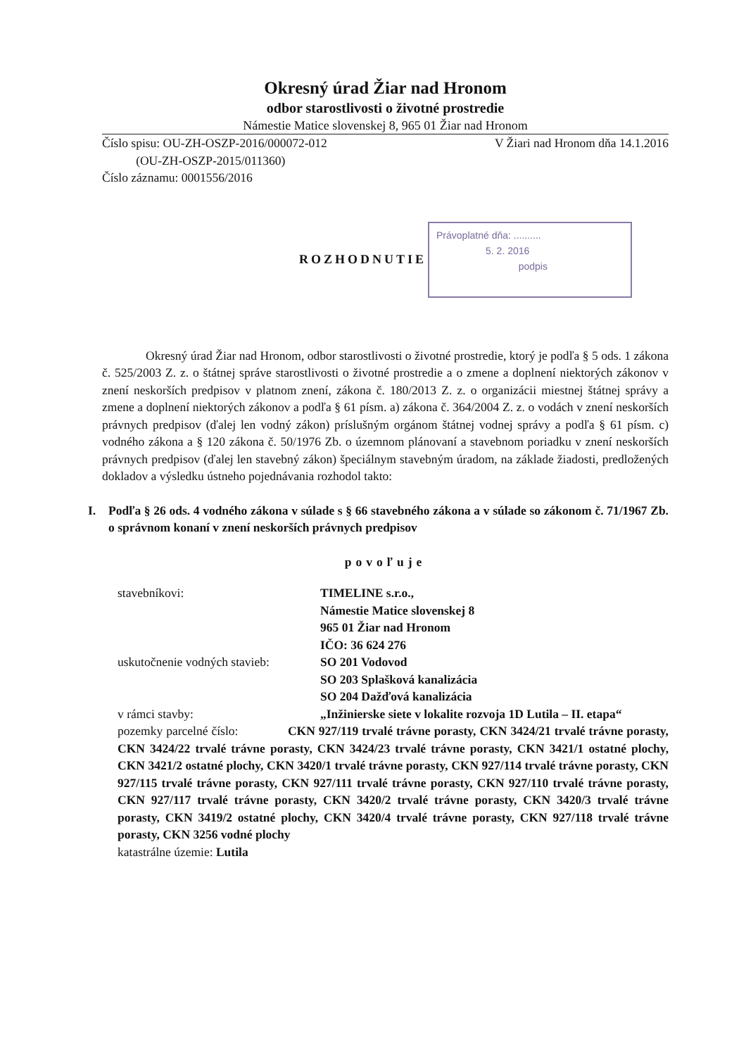Okresný úrad Žiar nad Hronom
odbor starostlivosti o životné prostredie
Námestie Matice slovenskej 8, 965 01 Žiar nad Hronom
Číslo spisu: OU-ZH-OSZP-2016/000072-012
(OU-ZH-OSZP-2015/011360)
Číslo záznamu: 0001556/2016
V Žiari nad Hronom dňa 14.1.2016
ROZHODNUTIE
Právoplatné dňa: ..........
5. 2. 2016
podpis
Okresný úrad Žiar nad Hronom, odbor starostlivosti o životné prostredie, ktorý je podľa § 5 ods. 1 zákona č. 525/2003 Z. z. o štátnej správe starostlivosti o životné prostredie a o zmene a doplnení niektorých zákonov v znení neskorších predpisov v platnom znení, zákona č. 180/2013 Z. z. o organizácii miestnej štátnej správy a zmene a doplnení niektorých zákonov a podľa § 61 písm. a) zákona č. 364/2004 Z. z. o vodách v znení neskorších právnych predpisov (ďalej len vodný zákon) príslušným orgánom štátnej vodnej správy a podľa § 61 písm. c) vodného zákona a § 120 zákona č. 50/1976 Zb. o územnom plánovaní a stavebnom poriadku v znení neskorších právnych predpisov (ďalej len stavebný zákon) špeciálnym stavebným úradom, na základe žiadosti, predložených dokladov a výsledku ústneho pojednávania rozhodol takto:
I. Podľa § 26 ods. 4 vodného zákona v súlade s § 66 stavebného zákona a v súlade so zákonom č. 71/1967 Zb. o správnom konaní v znení neskorších právnych predpisov
povoľuje
stavebníkovi:
TIMELINE s.r.o.,
Námestie Matice slovenskej 8
965 01 Žiar nad Hronom
IČO: 36 624 276
uskutočnenie vodných stavieb:
SO 201 Vodovod
SO 203 Splašková kanalizácia
SO 204 Dažďová kanalizácia
v rámci stavby:
„Inžinierske siete v lokalite rozvoja 1D Lutila – II. etapa“
pozemky parcelné číslo: CKN 927/119 trvalé trávne porasty, CKN 3424/21 trvalé trávne porasty, CKN 3424/22 trvalé trávne porasty, CKN 3424/23 trvalé trávne porasty, CKN 3421/1 ostatné plochy, CKN 3421/2 ostatné plochy, CKN 3420/1 trvalé trávne porasty, CKN 927/114 trvalé trávne porasty, CKN 927/115 trvalé trávne porasty, CKN 927/111 trvalé trávne porasty, CKN 927/110 trvalé trávne porasty, CKN 927/117 trvalé trávne porasty, CKN 3420/2 trvalé trávne porasty, CKN 3420/3 trvalé trávne porasty, CKN 3419/2 ostatné plochy, CKN 3420/4 trvalé trávne porasty, CKN 927/118 trvalé trávne porasty, CKN 3256 vodné plochy
katastrálne územie: Lutila